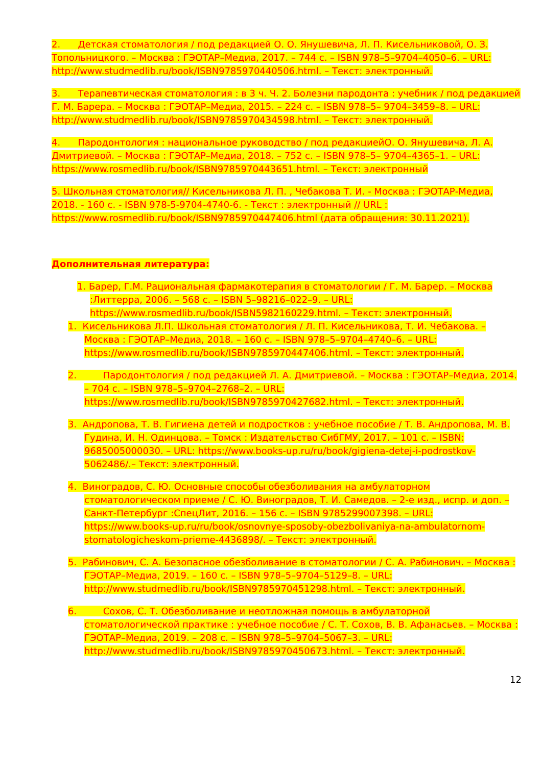2. Детская стоматология / под редакцией О. О. Янушевича, Л. П. Кисельниковой, О. З. Топольницкого. – Москва : ГЭОТАР–Медиа, 2017. – 744 с. – ISBN 978–5–9704–4050–6. – URL: http://www.studmedlib.ru/book/ISBN9785970440506.html. – Текст: электронный.
3. Терапевтическая стоматология : в 3 ч. Ч. 2. Болезни пародонта : учебник / под редакцией Г. М. Барера. – Москва : ГЭОТАР–Медиа, 2015. – 224 с. – ISBN 978–5– 9704–3459–8. – URL: http://www.studmedlib.ru/book/ISBN9785970434598.html. – Текст: электронный.
4. Пародонтология : национальное руководство / под редакциейО. О. Янушевича, Л. А. Дмитриевой. – Москва : ГЭОТАР–Медиа, 2018. – 752 с. – ISBN 978–5– 9704–4365–1. – URL: https://www.rosmedlib.ru/book/ISBN9785970443651.html. – Текст: электронный
5. Школьная стоматология// Кисельникова Л. П. , Чебакова Т. И. - Москва : ГЭОТАР-Медиа, 2018. - 160 с. - ISBN 978-5-9704-4740-6. - Текст : электронный // URL : https://www.rosmedlib.ru/book/ISBN9785970447406.html (дата обращения: 30.11.2021).
Дополнительная литература:
1. Барер, Г.М. Рациональная фармакотерапия в стоматологии / Г. М. Барер. – Москва :Литтерра, 2006. – 568 с. – ISBN 5–98216–022–9. – URL: https://www.rosmedlib.ru/book/ISBN5982160229.html. – Текст: электронный.
1. Кисельникова Л.П. Школьная стоматология / Л. П. Кисельникова, Т. И. Чебакова. – Москва : ГЭОТАР–Медиа, 2018. – 160 с. – ISBN 978–5–9704–4740–6. – URL: https://www.rosmedlib.ru/book/ISBN9785970447406.html. – Текст: электронный.
2. Пародонтология / под редакцией Л. А. Дмитриевой. – Москва : ГЭОТАР–Медиа, 2014. – 704 с. – ISBN 978–5–9704–2768–2. – URL: https://www.rosmedlib.ru/book/ISBN9785970427682.html. – Текст: электронный.
3. Андропова, Т. В. Гигиена детей и подростков : учебное пособие / Т. В. Андропова, М. В. Гудина, И. Н. Одинцова. – Томск : Издательство СибГМУ, 2017. – 101 с. – ISBN: 9685005000030. – URL: https://www.books-up.ru/ru/book/gigiena-detej-i-podrostkov-5062486/.– Текст: электронный.
4. Виноградов, С. Ю. Основные способы обезболивания на амбулаторном стоматологическом приеме / С. Ю. Виноградов, Т. И. Самедов. – 2-е изд., испр. и доп. – Санкт-Петербург :СпецЛит, 2016. – 156 с. – ISBN 9785299007398. – URL: https://www.books-up.ru/ru/book/osnovnye-sposoby-obezbolivaniya-na-ambulatornom-stomatologicheskom-prieme-4436898/. – Текст: электронный.
5. Рабинович, С. А. Безопасное обезболивание в стоматологии / С. А. Рабинович. – Москва : ГЭОТАР–Медиа, 2019. – 160 с. – ISBN 978–5–9704–5129–8. – URL: http://www.studmedlib.ru/book/ISBN9785970451298.html. – Текст: электронный.
6. Сохов, С. Т. Обезболивание и неотложная помощь в амбулаторной стоматологической практике : учебное пособие / С. Т. Сохов, В. В. Афанасьев. – Москва : ГЭОТАР–Медиа, 2019. – 208 с. – ISBN 978–5–9704–5067–3. – URL: http://www.studmedlib.ru/book/ISBN9785970450673.html. – Текст: электронный.
12